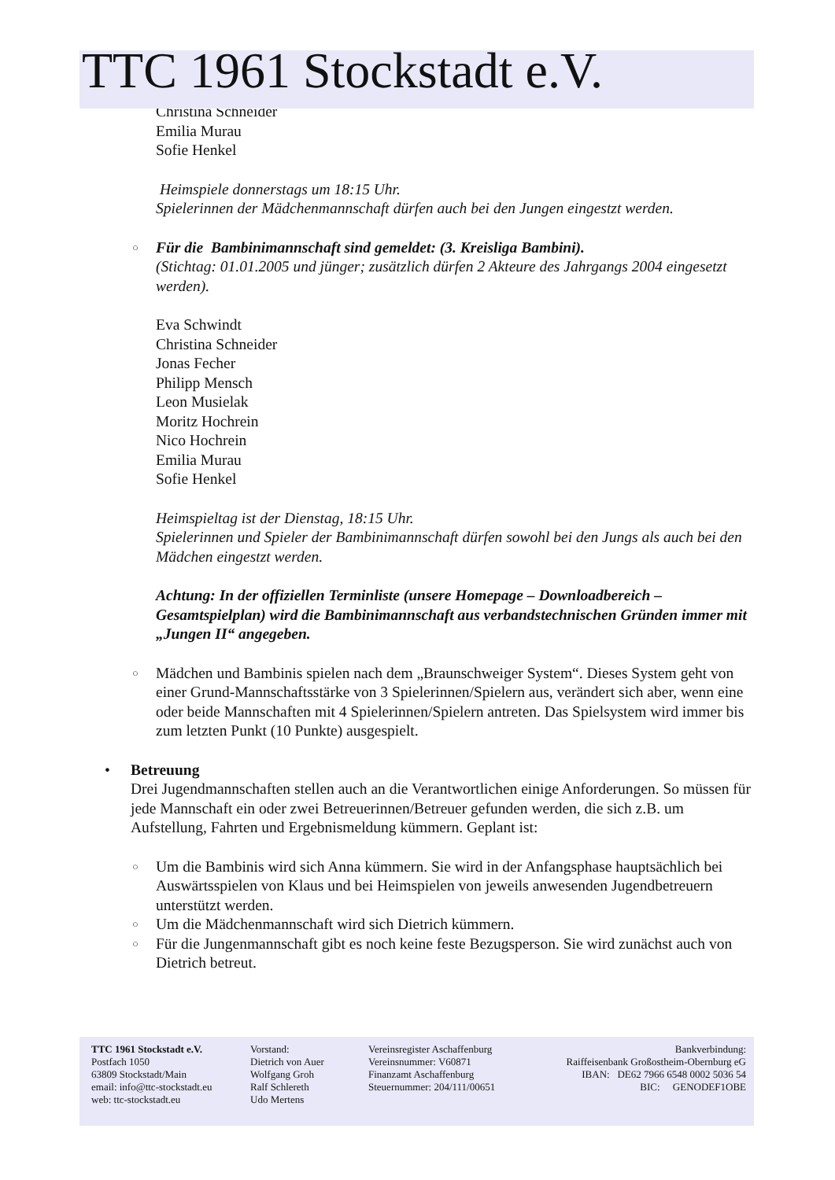TTC 1961 Stockstadt e.V.
Christina Schneider
Emilia Murau
Sofie Henkel
Heimspiele donnerstags um 18:15 Uhr.
Spielerinnen der Mädchenmannschaft dürfen auch bei den Jungen eingestzt werden.
○
Für die Bambinimannschaft sind gemeldet: (3. Kreisliga Bambini).
(Stichtag: 01.01.2005 und jünger; zusätzlich dürfen 2 Akteure des Jahrgangs 2004 eingesetzt werden).
Eva Schwindt
Christina Schneider
Jonas Fecher
Philipp Mensch
Leon Musielak
Moritz Hochrein
Nico Hochrein
Emilia Murau
Sofie Henkel
Heimspieltag ist der Dienstag, 18:15 Uhr.
Spielerinnen und Spieler der Bambinimannschaft dürfen sowohl bei den Jungs als auch bei den Mädchen eingestzt werden.
Achtung: In der offiziellen Terminliste (unsere Homepage – Downloadbereich – Gesamtspielplan) wird die Bambinimannschaft aus verbandstechnischen Gründen immer mit „Jungen II“ angegeben.
○
Mädchen und Bambinis spielen nach dem „Braunschweiger System“. Dieses System geht von einer Grund-Mannschaftsstärke von 3 Spielerinnen/Spielern aus, verändert sich aber, wenn eine oder beide Mannschaften mit 4 Spielerinnen/Spielern antreten. Das Spielsystem wird immer bis zum letzten Punkt (10 Punkte) ausgespielt.
•
Betreuung
Drei Jugendmannschaften stellen auch an die Verantwortlichen einige Anforderungen. So müssen für jede Mannschaft ein oder zwei Betreuerinnen/Betreuer gefunden werden, die sich z.B. um Aufstellung, Fahrten und Ergebnismeldung kümmern. Geplant ist:
○
Um die Bambinis wird sich Anna kümmern. Sie wird in der Anfangsphase hauptsächlich bei Auswärtsspielen von Klaus und bei Heimspielen von jeweils anwesenden Jugendbetreuern unterstützt werden.
○
Um die Mädchenmannschaft wird sich Dietrich kümmern.
○
Für die Jungenmannschaft gibt es noch keine feste Bezugsperson. Sie wird zunächst auch von Dietrich betreut.
TTC 1961 Stockstadt e.V.
Postfach 1050
63809 Stockstadt/Main
email: info@ttc-stockstadt.eu
web: ttc-stockstadt.eu
Vorstand:
Dietrich von Auer
Wolfgang Groh
Ralf Schlereth
Udo Mertens
Vereinsregister Aschaffenburg
Vereinsnummer: V60871
Finanzamt Aschaffenburg
Steuernummer: 204/111/00651
Bankverbindung:
Raiffeisenbank Großostheim-Obernburg eG
IBAN: DE62 7966 6548 0002 5036 54
BIC: GENODEF1OBE